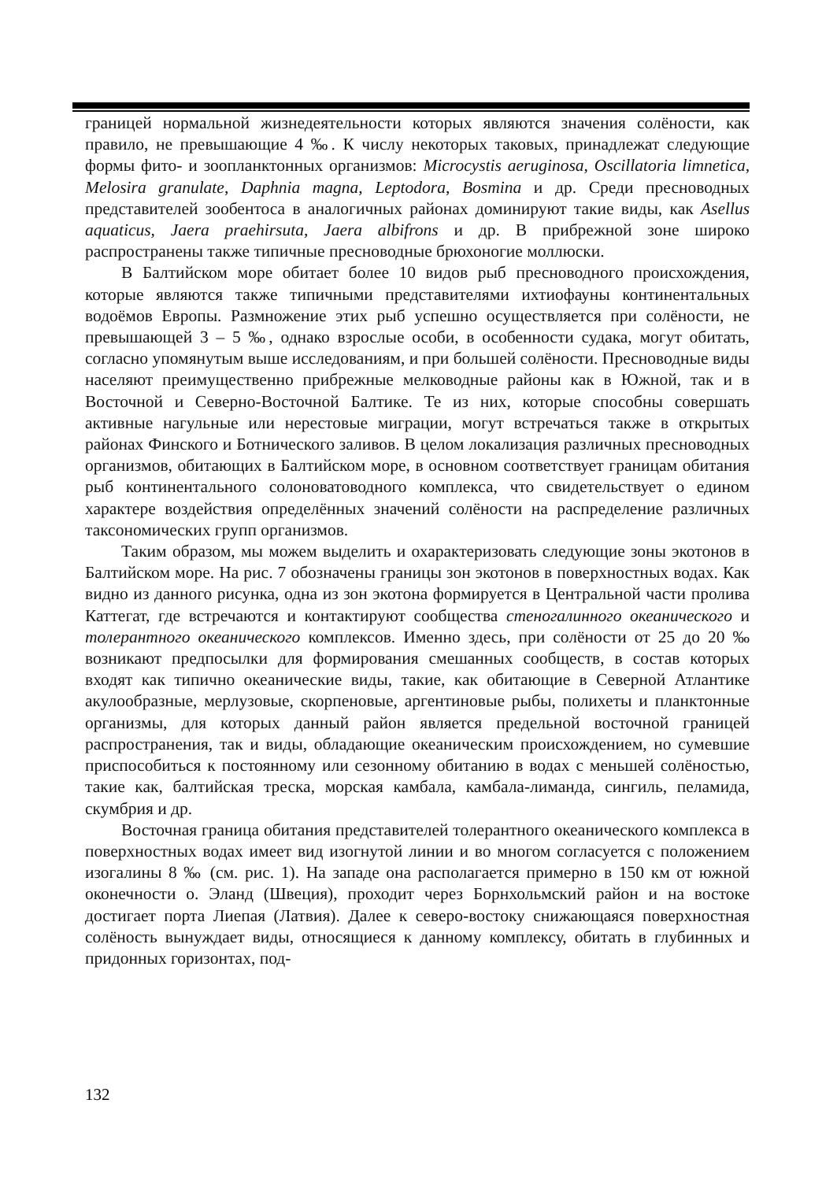границей нормальной жизнедеятельности которых являются значения солёности, как правило, не превышающие 4 ‰. К числу некоторых таковых, принадлежат следующие формы фито- и зоопланктонных организмов: Microcystis aeruginosa, Oscillatoria limnetica, Melosira granulate, Daphnia magna, Leptodora, Bosmina и др. Среди пресноводных представителей зообентоса в аналогичных районах доминируют такие виды, как Asellus aquaticus, Jaera praehirsuta, Jaera albifrons и др. В прибрежной зоне широко распространены также типичные пресноводные брюхоногие моллюски.
В Балтийском море обитает более 10 видов рыб пресноводного происхождения, которые являются также типичными представителями ихтиофауны континентальных водоёмов Европы. Размножение этих рыб успешно осуществляется при солёности, не превышающей 3 – 5 ‰, однако взрослые особи, в особенности судака, могут обитать, согласно упомянутым выше исследованиям, и при большей солёности. Пресноводные виды населяют преимущественно прибрежные мелководные районы как в Южной, так и в Восточной и Северно-Восточной Балтике. Те из них, которые способны совершать активные нагульные или нерестовые миграции, могут встречаться также в открытых районах Финского и Ботнического заливов. В целом локализация различных пресноводных организмов, обитающих в Балтийском море, в основном соответствует границам обитания рыб континентального солоноватоводного комплекса, что свидетельствует о едином характере воздействия определённых значений солёности на распределение различных таксономических групп организмов.
Таким образом, мы можем выделить и охарактеризовать следующие зоны экотонов в Балтийском море. На рис. 7 обозначены границы зон экотонов в поверхностных водах. Как видно из данного рисунка, одна из зон экотона формируется в Центральной части пролива Каттегат, где встречаются и контактируют сообщества стеногалинного океанического и толерантного океанического комплексов. Именно здесь, при солёности от 25 до 20 ‰ возникают предпосылки для формирования смешанных сообществ, в состав которых входят как типично океанические виды, такие, как обитающие в Северной Атлантике акулообразные, мерлузовые, скорпеновые, аргентиновые рыбы, полихеты и планктонные организмы, для которых данный район является предельной восточной границей распространения, так и виды, обладающие океаническим происхождением, но сумевшие приспособиться к постоянному или сезонному обитанию в водах с меньшей солёностью, такие как, балтийская треска, морская камбала, камбала-лиманда, сингиль, пеламида, скумбрия и др.
Восточная граница обитания представителей толерантного океанического комплекса в поверхностных водах имеет вид изогнутой линии и во многом согласуется с положением изогалины 8 ‰ (см. рис. 1). На западе она располагается примерно в 150 км от южной оконечности о. Эланд (Швеция), проходит через Борнхольмский район и на востоке достигает порта Лиепая (Латвия). Далее к северо-востоку снижающаяся поверхностная солёность вынуждает виды, относящиеся к данному комплексу, обитать в глубинных и придонных горизонтах, под-
132